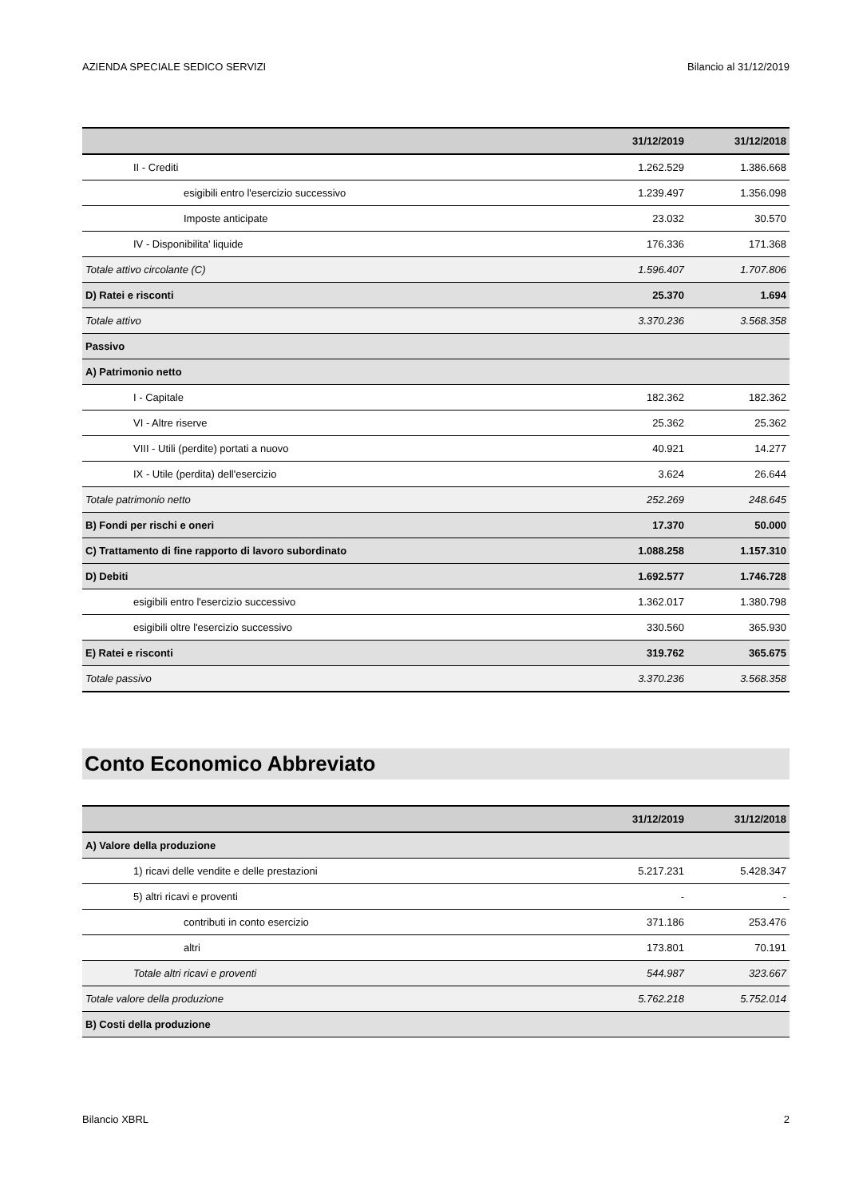AZIENDA SPECIALE SEDICO SERVIZI Bilancio al 31/12/2019
| | 31/12/2019 | 31/12/2018 |
| --- | --- | --- |
| II - Crediti | 1.262.529 | 1.386.668 |
| esigibili entro l'esercizio successivo | 1.239.497 | 1.356.098 |
| Imposte anticipate | 23.032 | 30.570 |
| IV - Disponibilita' liquide | 176.336 | 171.368 |
| Totale attivo circolante (C) | 1.596.407 | 1.707.806 |
| D) Ratei e risconti | 25.370 | 1.694 |
| Totale attivo | 3.370.236 | 3.568.358 |
| Passivo | | |
| A) Patrimonio netto | | |
| I - Capitale | 182.362 | 182.362 |
| VI - Altre riserve | 25.362 | 25.362 |
| VIII - Utili (perdite) portati a nuovo | 40.921 | 14.277 |
| IX - Utile (perdita) dell'esercizio | 3.624 | 26.644 |
| Totale patrimonio netto | 252.269 | 248.645 |
| B) Fondi per rischi e oneri | 17.370 | 50.000 |
| C) Trattamento di fine rapporto di lavoro subordinato | 1.088.258 | 1.157.310 |
| D) Debiti | 1.692.577 | 1.746.728 |
| esigibili entro l'esercizio successivo | 1.362.017 | 1.380.798 |
| esigibili oltre l'esercizio successivo | 330.560 | 365.930 |
| E) Ratei e risconti | 319.762 | 365.675 |
| Totale passivo | 3.370.236 | 3.568.358 |
Conto Economico Abbreviato
| | 31/12/2019 | 31/12/2018 |
| --- | --- | --- |
| A) Valore della produzione | | |
| 1) ricavi delle vendite e delle prestazioni | 5.217.231 | 5.428.347 |
| 5) altri ricavi e proventi | - | - |
| contributi in conto esercizio | 371.186 | 253.476 |
| altri | 173.801 | 70.191 |
| Totale altri ricavi e proventi | 544.987 | 323.667 |
| Totale valore della produzione | 5.762.218 | 5.752.014 |
| B) Costi della produzione | | |
Bilancio XBRL 2